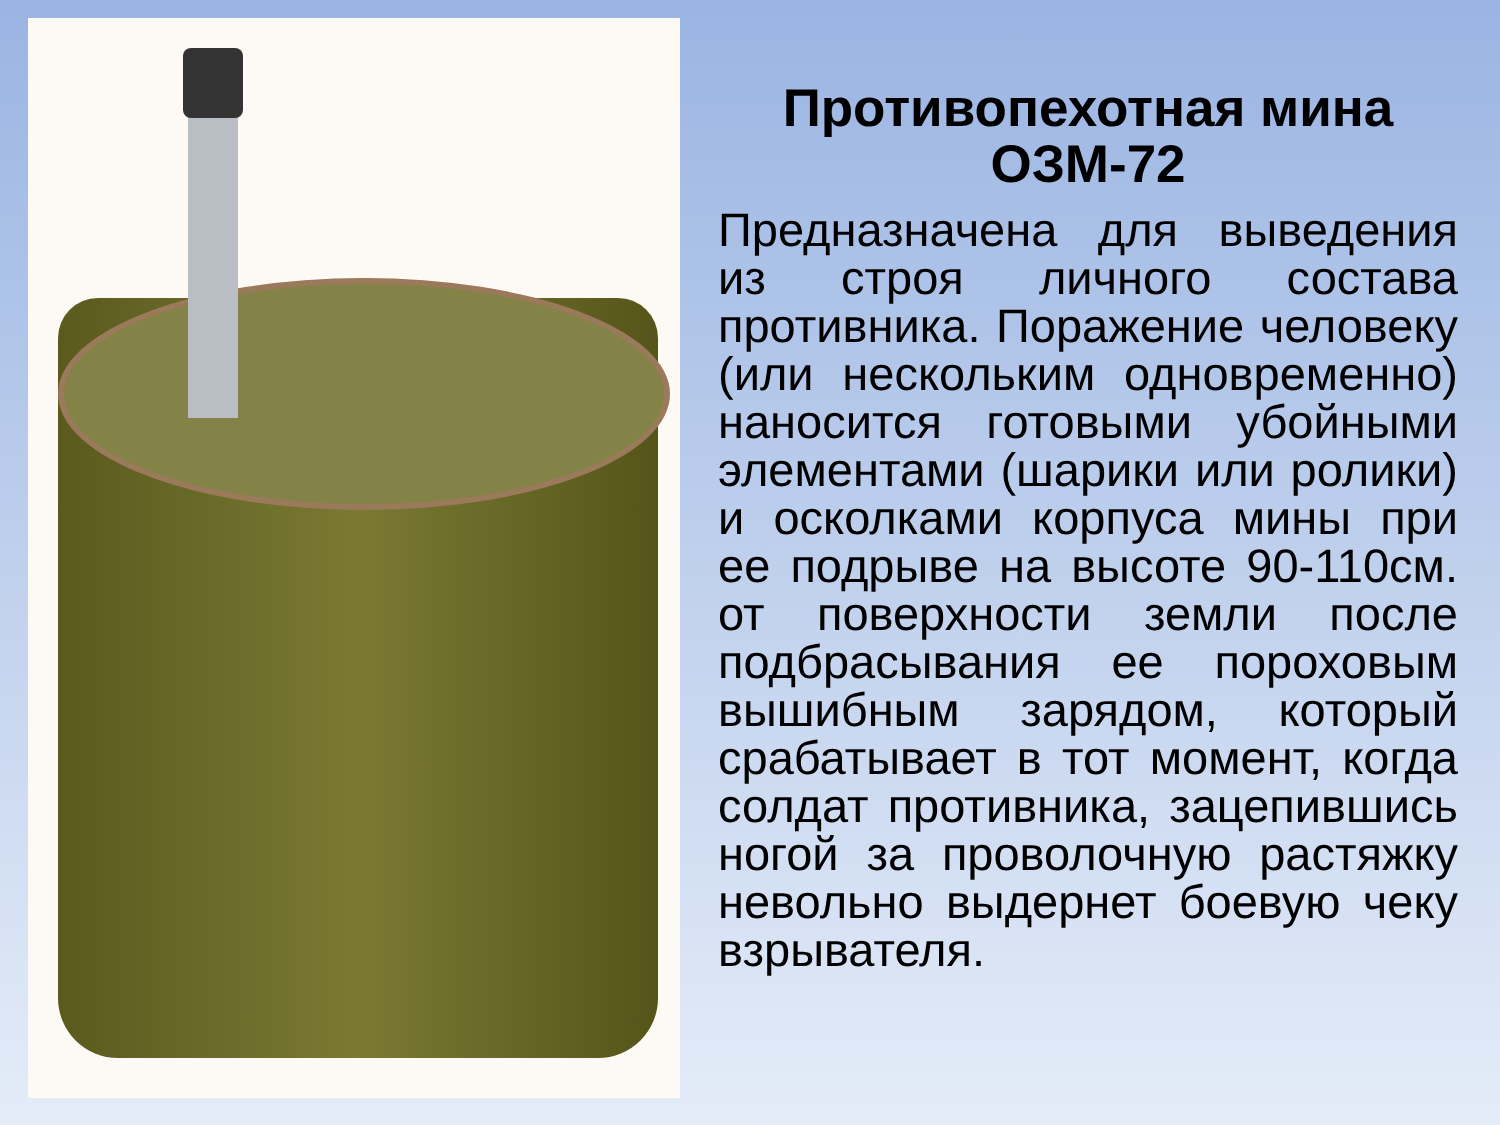Противопехотная мина ОЗМ-72
Предназначена для выведения из строя личного состава противника. Поражение человеку (или нескольким одновременно) наносится готовыми убойными элементами (шарики или ролики) и осколками корпуса мины при ее подрыве на высоте 90-110см. от поверхности земли после подбрасывания ее пороховым вышибным зарядом, который срабатывает в тот момент, когда солдат противника, зацепившись ногой за проволочную растяжку невольно выдернет боевую чеку взрывателя.